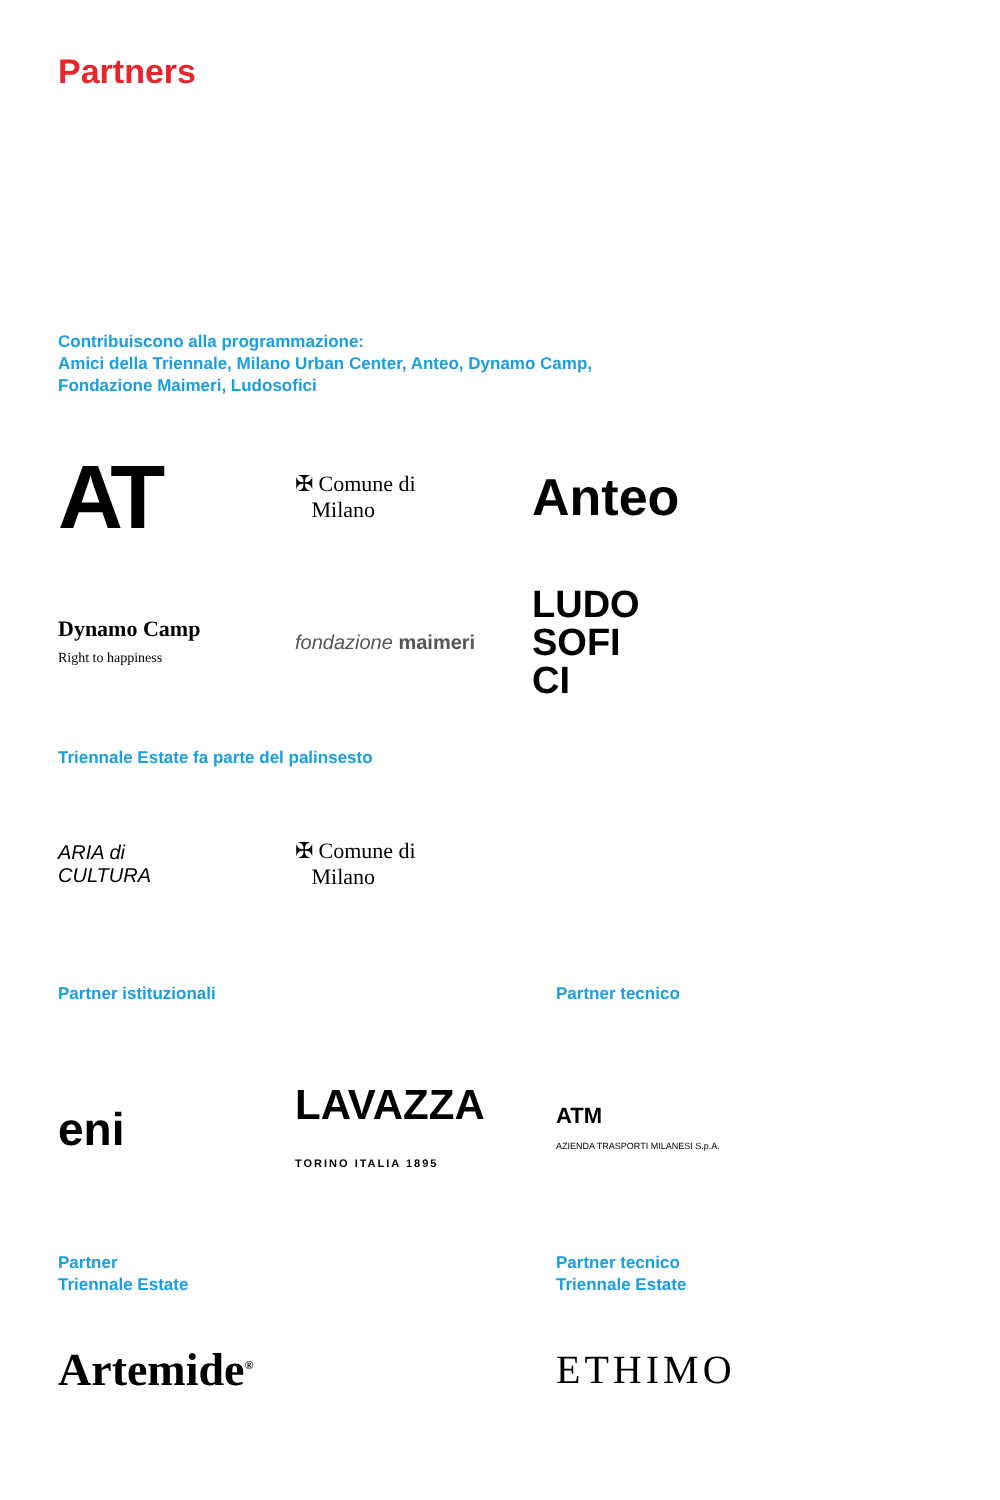Partners
Contribuiscono alla programmazione:
Amici della Triennale, Milano Urban Center, Anteo, Dynamo Camp,
Fondazione Maimeri, Ludosofici
AT
✠ Comune di
Milano
Anteo
Dynamo Camp
Right to happiness
fondazione maimeri
LUDO
SOFI
CI
Triennale Estate fa parte del palinsesto
ARIA di
CULTURA
✠ Comune di
Milano
Partner istituzionali Partner tecnico
eni
LAVAZZA
TORINO ITALIA 1895
ATM
AZIENDA TRASPORTI MILANESI S.p.A.
Partner
Triennale Estate
Partner tecnico
Triennale Estate
Artemide<sup>®</sup>
ETHIMO